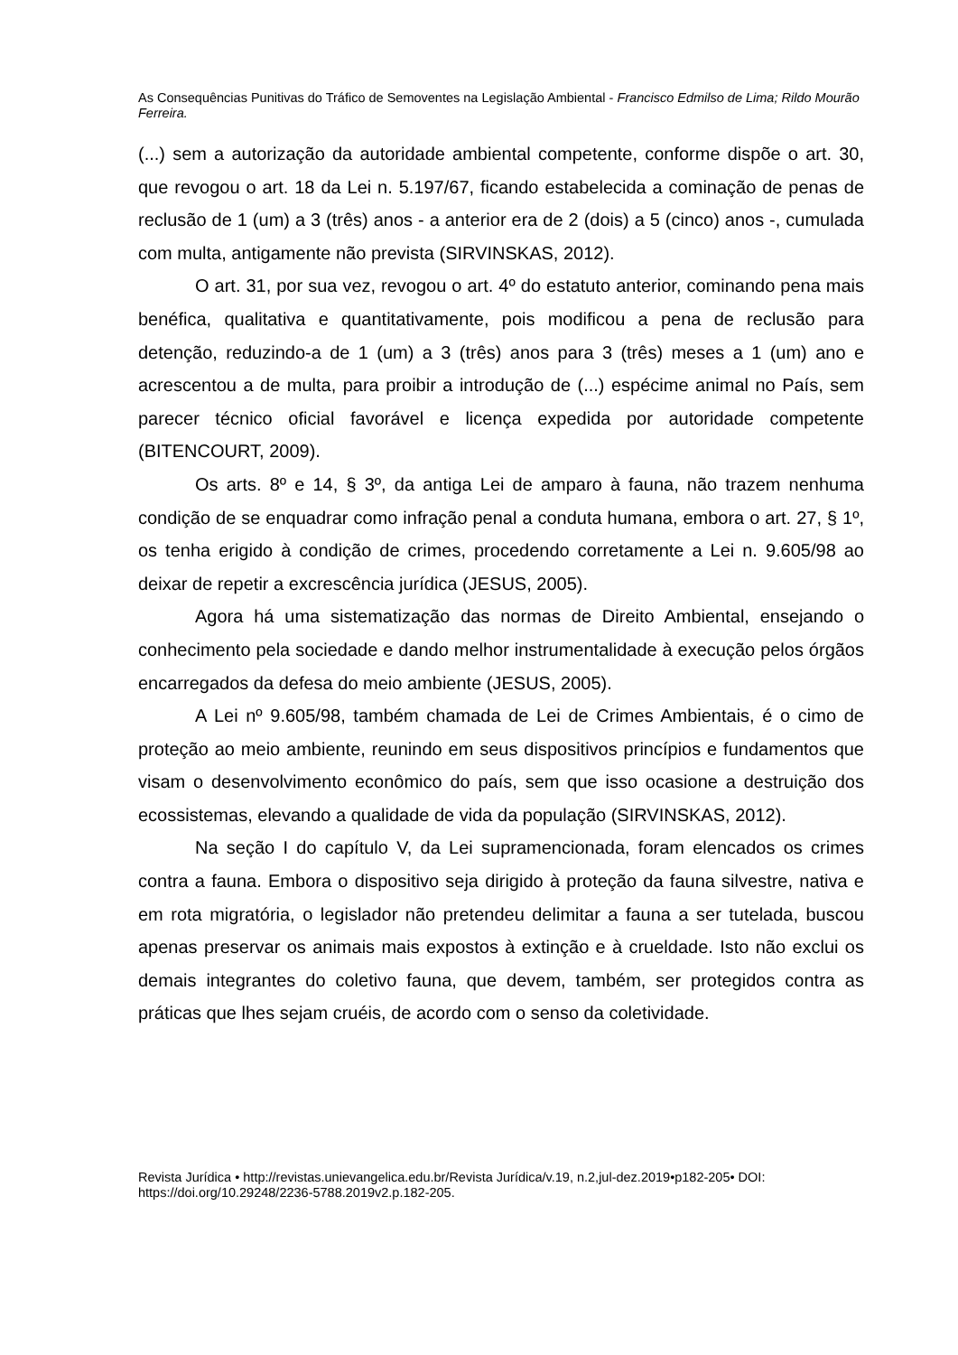As Consequências Punitivas do Tráfico de Semoventes na Legislação Ambiental - Francisco Edmilso de Lima; Rildo Mourão Ferreira.
(...) sem a autorização da autoridade ambiental competente, conforme dispõe o art. 30, que revogou o art. 18 da Lei n. 5.197/67, ficando estabelecida a cominação de penas de reclusão de 1 (um) a 3 (três) anos - a anterior era de 2 (dois) a 5 (cinco) anos -, cumulada com multa, antigamente não prevista (SIRVINSKAS, 2012).
O art. 31, por sua vez, revogou o art. 4º do estatuto anterior, cominando pena mais benéfica, qualitativa e quantitativamente, pois modificou a pena de reclusão para detenção, reduzindo-a de 1 (um) a 3 (três) anos para 3 (três) meses a 1 (um) ano e acrescentou a de multa, para proibir a introdução de (...) espécime animal no País, sem parecer técnico oficial favorável e licença expedida por autoridade competente (BITENCOURT, 2009).
Os arts. 8º e 14, § 3º, da antiga Lei de amparo à fauna, não trazem nenhuma condição de se enquadrar como infração penal a conduta humana, embora o art. 27, § 1º, os tenha erigido à condição de crimes, procedendo corretamente a Lei n. 9.605/98 ao deixar de repetir a excrescência jurídica (JESUS, 2005).
Agora há uma sistematização das normas de Direito Ambiental, ensejando o conhecimento pela sociedade e dando melhor instrumentalidade à execução pelos órgãos encarregados da defesa do meio ambiente (JESUS, 2005).
A Lei nº 9.605/98, também chamada de Lei de Crimes Ambientais, é o cimo de proteção ao meio ambiente, reunindo em seus dispositivos princípios e fundamentos que visam o desenvolvimento econômico do país, sem que isso ocasione a destruição dos ecossistemas, elevando a qualidade de vida da população (SIRVINSKAS, 2012).
Na seção I do capítulo V, da Lei supramencionada, foram elencados os crimes contra a fauna. Embora o dispositivo seja dirigido à proteção da fauna silvestre, nativa e em rota migratória, o legislador não pretendeu delimitar a fauna a ser tutelada, buscou apenas preservar os animais mais expostos à extinção e à crueldade. Isto não exclui os demais integrantes do coletivo fauna, que devem, também, ser protegidos contra as práticas que lhes sejam cruéis, de acordo com o senso da coletividade.
Revista Jurídica • http://revistas.unievangelica.edu.br/Revista Jurídica/v.19, n.2,jul-dez.2019•p182-205• DOI: https://doi.org/10.29248/2236-5788.2019v2.p.182-205.